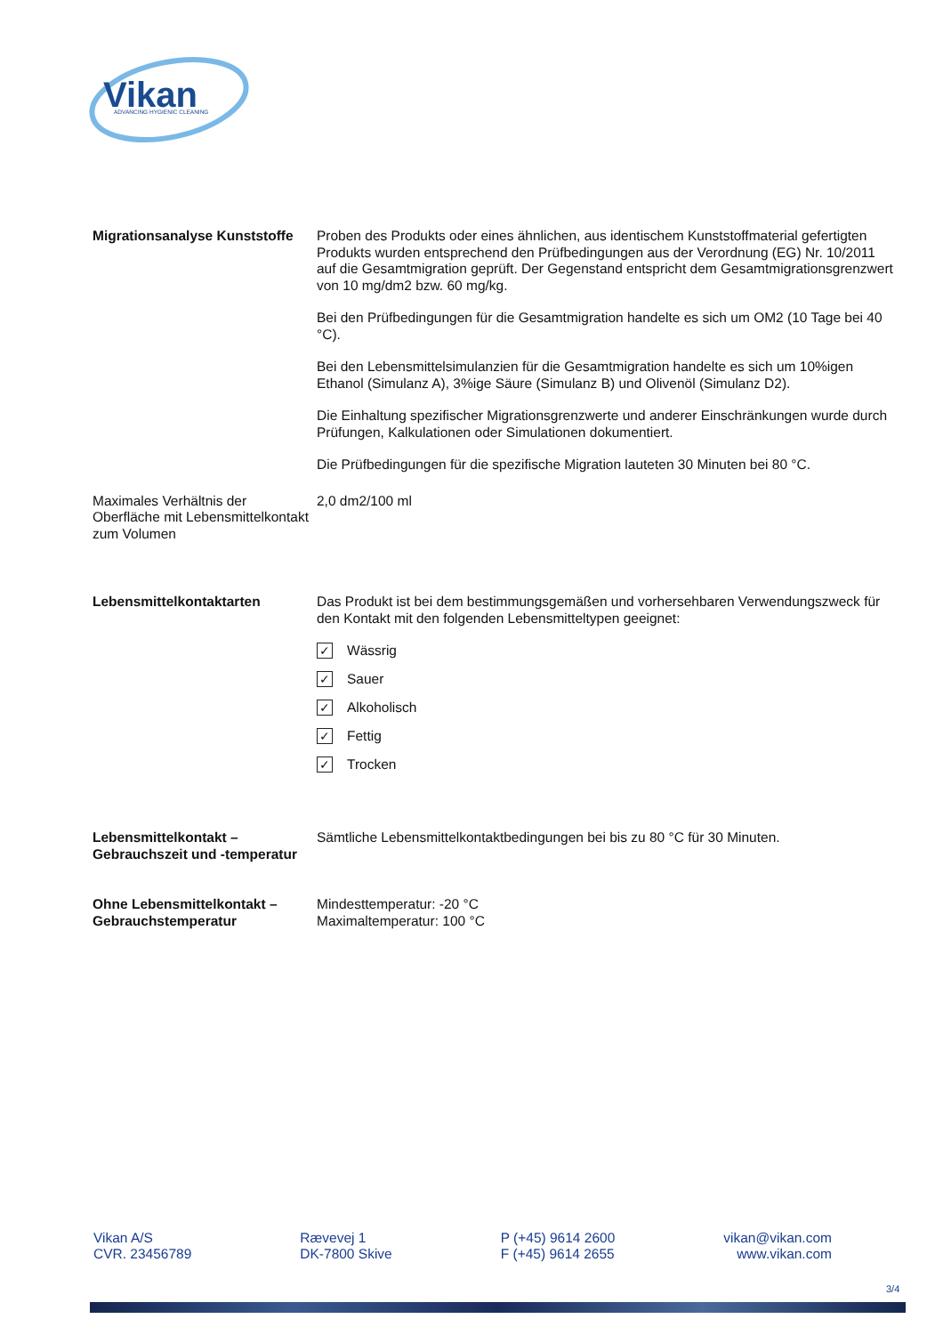Vikan
ADVANCING HYGIENIC CLEANING
Migrationsanalyse Kunststoffe
Proben des Produkts oder eines ähnlichen, aus identischem Kunststoffmaterial gefertigten Produkts wurden entsprechend den Prüfbedingungen aus der Verordnung (EG) Nr. 10/2011 auf die Gesamtmigration geprüft. Der Gegenstand entspricht dem Gesamtmigrationsgrenzwert von 10 mg/dm2 bzw. 60 mg/kg.
Bei den Prüfbedingungen für die Gesamtmigration handelte es sich um OM2 (10 Tage bei 40 °C).
Bei den Lebensmittelsimulanzien für die Gesamtmigration handelte es sich um 10%igen Ethanol (Simulanz A), 3%ige Säure (Simulanz B) und Olivenöl (Simulanz D2).
Die Einhaltung spezifischer Migrationsgrenzwerte und anderer Einschränkungen wurde durch Prüfungen, Kalkulationen oder Simulationen dokumentiert.
Die Prüfbedingungen für die spezifische Migration lauteten 30 Minuten bei 80 °C.
Maximales Verhältnis der Oberfläche mit Lebensmittelkontakt zum Volumen
2,0 dm2/100 ml
Lebensmittelkontaktarten Das Produkt ist bei dem bestimmungsgemäßen und vorhersehbaren Verwendungszweck für den Kontakt mit den folgenden Lebensmitteltypen geeignet:
✓ Wässrig
✓ Sauer
✓ Alkoholisch
✓ Fettig
✓ Trocken
Lebensmittelkontakt – Gebrauchszeit und -temperatur
Sämtliche Lebensmittelkontaktbedingungen bei bis zu 80 °C für 30 Minuten.
Ohne Lebensmittelkontakt – Gebrauchstemperatur
Mindesttemperatur: -20 °C
Maximaltemperatur: 100 °C
Vikan A/S
CVR. 23456789
Rævevej 1
DK-7800 Skive
P (+45) 9614 2600
F (+45) 9614 2655
vikan@vikan.com
www.vikan.com
3/4